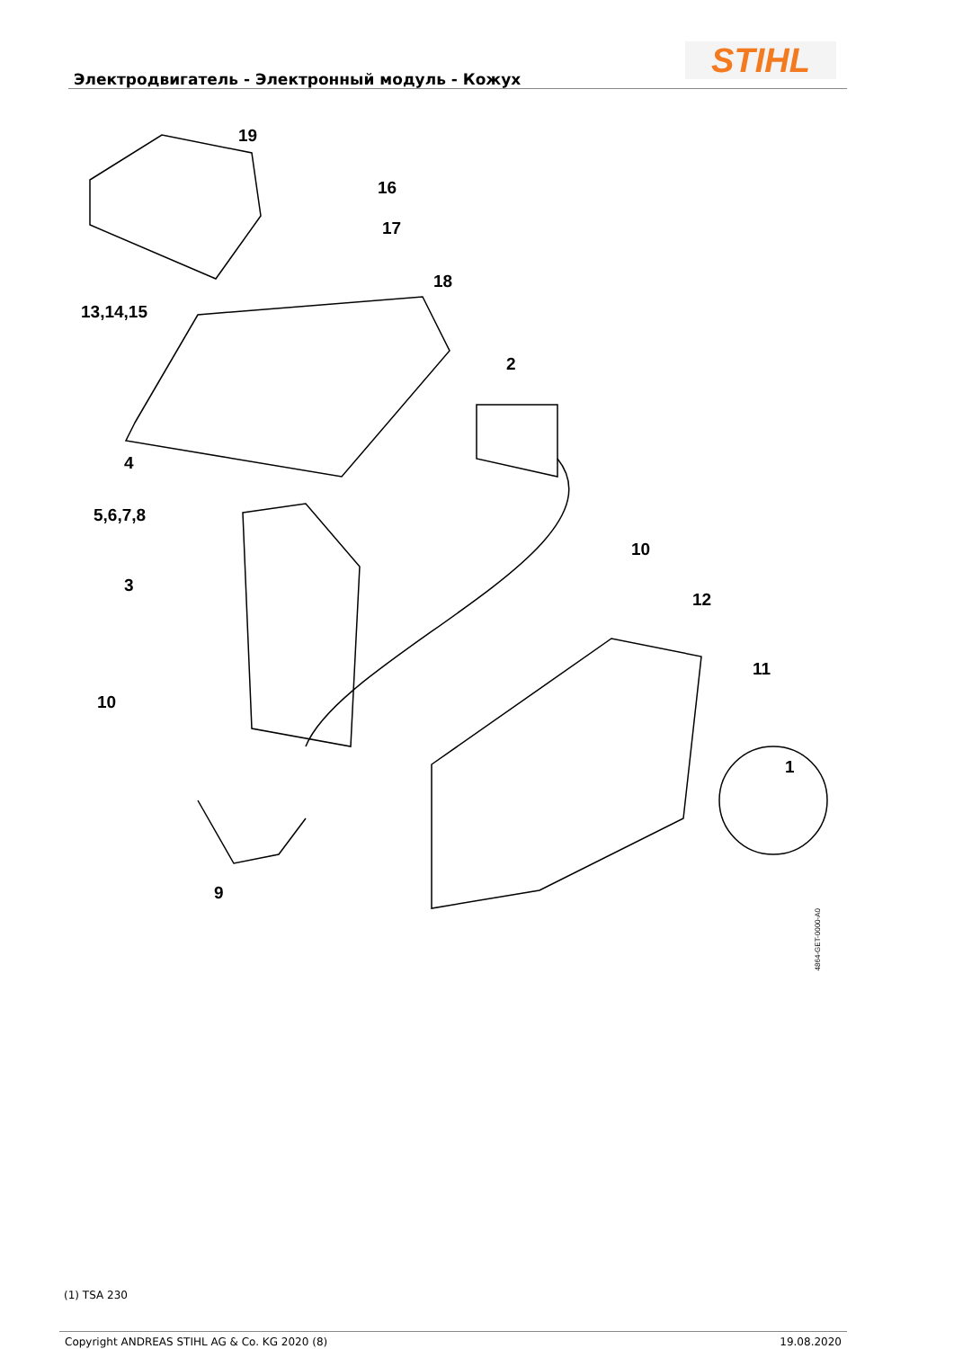Электродвигатель - Электронный модуль - Кожух
STIHL
19
16
17
18
13,14,15
2
4
5,6,7,8
3
10
12
11
10
1
9
4864-GET-0000-A0
(1) TSA 230
Copyright ANDREAS STIHL AG & Co. KG 2020 (8) 19.08.2020